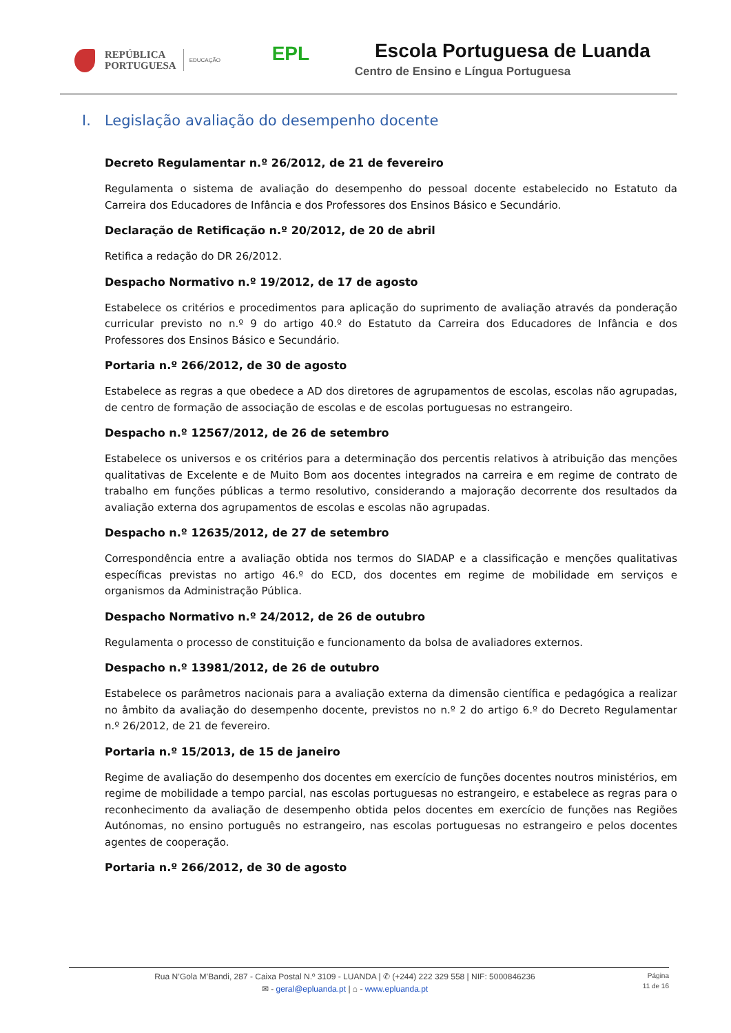REPÚBLICA
PORTUGUESA
EDUCAÇÃO
EPL
Escola Portuguesa de Luanda
Centro de Ensino e Língua Portuguesa
I. Legislação avaliação do desempenho docente
Decreto Regulamentar n.º 26/2012, de 21 de fevereiro
Regulamenta o sistema de avaliação do desempenho do pessoal docente estabelecido no Estatuto da Carreira dos Educadores de Infância e dos Professores dos Ensinos Básico e Secundário.
Declaração de Retificação n.º 20/2012, de 20 de abril
Retifica a redação do DR 26/2012.
Despacho Normativo n.º 19/2012, de 17 de agosto
Estabelece os critérios e procedimentos para aplicação do suprimento de avaliação através da ponderação curricular previsto no n.º 9 do artigo 40.º do Estatuto da Carreira dos Educadores de Infância e dos Professores dos Ensinos Básico e Secundário.
Portaria n.º 266/2012, de 30 de agosto
Estabelece as regras a que obedece a AD dos diretores de agrupamentos de escolas, escolas não agrupadas, de centro de formação de associação de escolas e de escolas portuguesas no estrangeiro.
Despacho n.º 12567/2012, de 26 de setembro
Estabelece os universos e os critérios para a determinação dos percentis relativos à atribuição das menções qualitativas de Excelente e de Muito Bom aos docentes integrados na carreira e em regime de contrato de trabalho em funções públicas a termo resolutivo, considerando a majoração decorrente dos resultados da avaliação externa dos agrupamentos de escolas e escolas não agrupadas.
Despacho n.º 12635/2012, de 27 de setembro
Correspondência entre a avaliação obtida nos termos do SIADAP e a classificação e menções qualitativas específicas previstas no artigo 46.º do ECD, dos docentes em regime de mobilidade em serviços e organismos da Administração Pública.
Despacho Normativo n.º 24/2012, de 26 de outubro
Regulamenta o processo de constituição e funcionamento da bolsa de avaliadores externos.
Despacho n.º 13981/2012, de 26 de outubro
Estabelece os parâmetros nacionais para a avaliação externa da dimensão científica e pedagógica a realizar no âmbito da avaliação do desempenho docente, previstos no n.º 2 do artigo 6.º do Decreto Regulamentar n.º 26/2012, de 21 de fevereiro.
Portaria n.º 15/2013, de 15 de janeiro
Regime de avaliação do desempenho dos docentes em exercício de funções docentes noutros ministérios, em regime de mobilidade a tempo parcial, nas escolas portuguesas no estrangeiro, e estabelece as regras para o reconhecimento da avaliação de desempenho obtida pelos docentes em exercício de funções nas Regiões Autónomas, no ensino português no estrangeiro, nas escolas portuguesas no estrangeiro e pelos docentes agentes de cooperação.
Portaria n.º 266/2012, de 30 de agosto
Rua N’Gola M’Bandi, 287 - Caixa Postal N.º 3109 - LUANDA | ✆ (+244) 222 329 558 | NIF: 5000846236
✉ - geral@epluanda.pt | ⌂ - www.epluanda.pt
Página
11 de 16